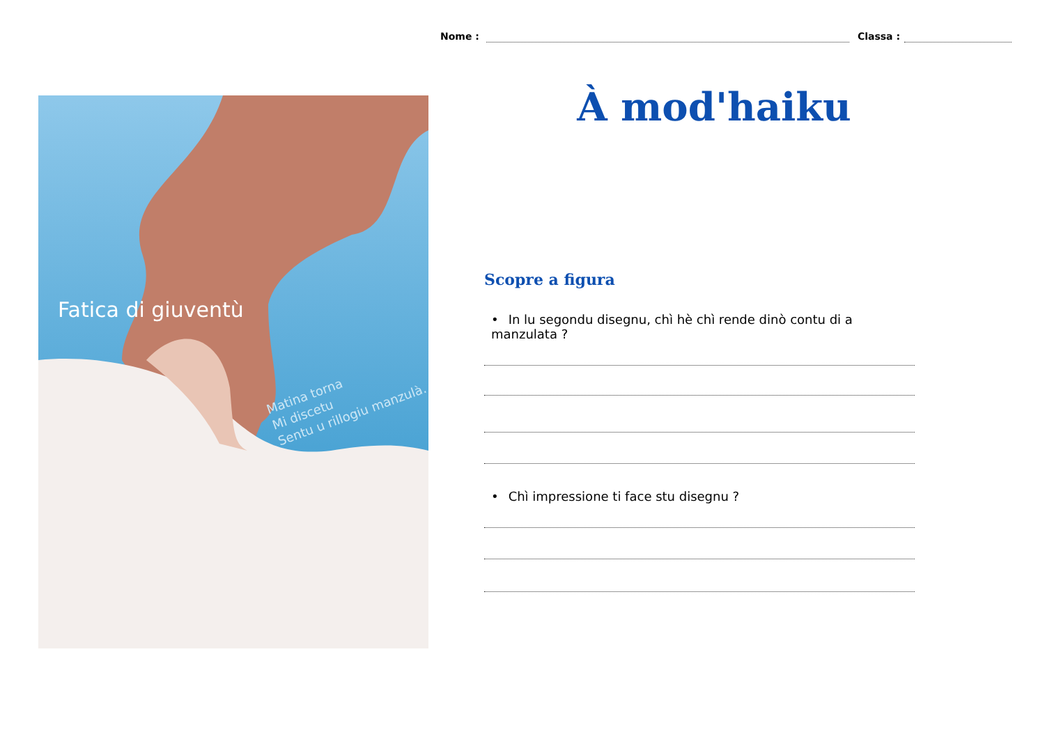Nome :
Classa :
Fatica di giuventù
Matina torna
Mi discetu
Sentu u rillogiu manzulà.
À mod'haiku
Scopre a figura
• In lu segondu disegnu, chì hè chì rende dinò contu di a manzulata ?
• Chì impressione ti face stu disegnu ?